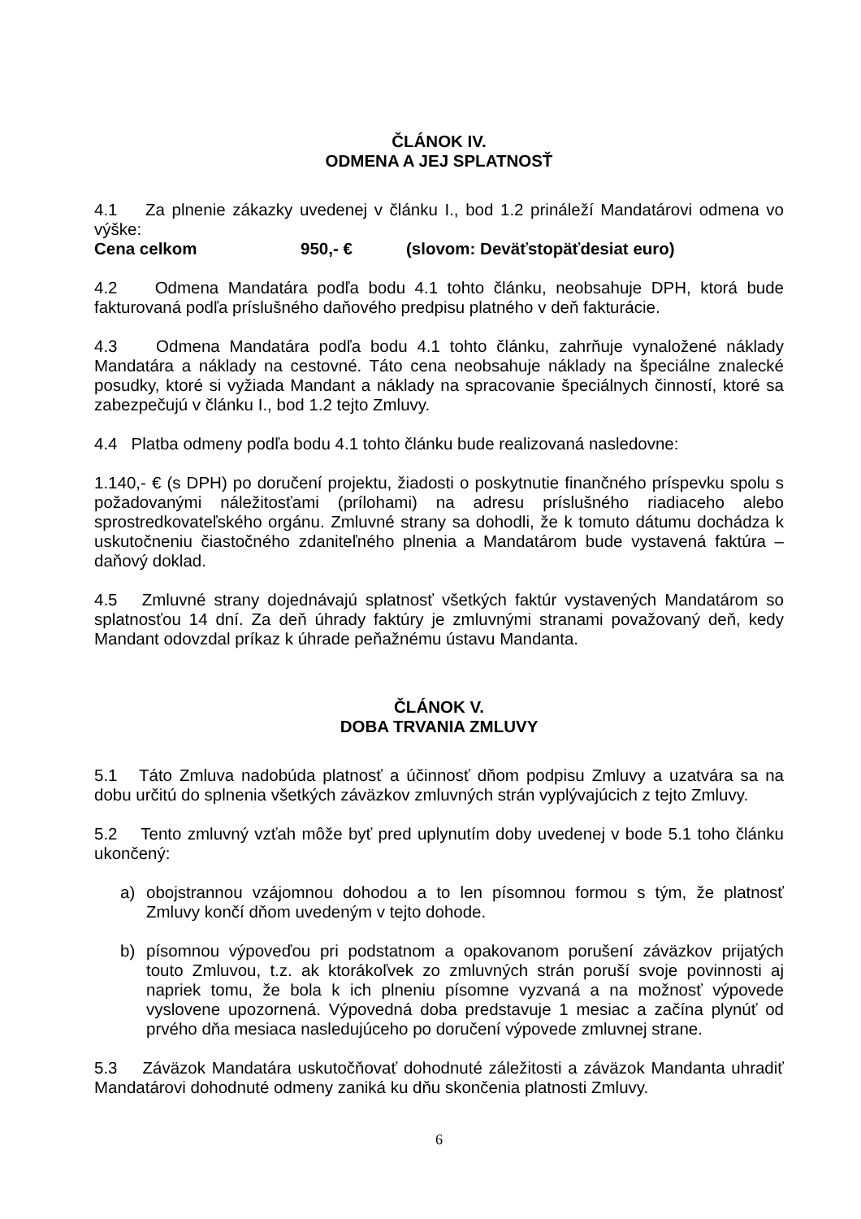ČLÁNOK IV.
ODMENA A JEJ SPLATNOSŤ
4.1 Za plnenie zákazky uvedenej v článku I., bod 1.2 prináleží Mandatárovi odmena vo výške:
Cena celkom 950,- € (slovom: Deväťstopäťdesiat euro)
4.2 Odmena Mandatára podľa bodu 4.1 tohto článku, neobsahuje DPH, ktorá bude fakturovaná podľa príslušného daňového predpisu platného v deň fakturácie.
4.3 Odmena Mandatára podľa bodu 4.1 tohto článku, zahrňuje vynaložené náklady Mandatára a náklady na cestovné. Táto cena neobsahuje náklady na špeciálne znalecké posudky, ktoré si vyžiada Mandant a náklady na spracovanie špeciálnych činností, ktoré sa zabezpečujú v článku I., bod 1.2 tejto Zmluvy.
4.4 Platba odmeny podľa bodu 4.1 tohto článku bude realizovaná nasledovne:
1.140,- € (s DPH) po doručení projektu, žiadosti o poskytnutie finančného príspevku spolu s požadovanými náležitosťami (prílohami) na adresu príslušného riadiaceho alebo sprostredkovateľského orgánu. Zmluvné strany sa dohodli, že k tomuto dátumu dochádza k uskutočneniu čiastočného zdaniteľného plnenia a Mandatárom bude vystavená faktúra – daňový doklad.
4.5 Zmluvné strany dojednávajú splatnosť všetkých faktúr vystavených Mandatárom so splatnosťou 14 dní. Za deň úhrady faktúry je zmluvnými stranami považovaný deň, kedy Mandant odovzdal príkaz k úhrade peňažnému ústavu Mandanta.
ČLÁNOK V.
DOBA TRVANIA ZMLUVY
5.1 Táto Zmluva nadobúda platnosť a účinnosť dňom podpisu Zmluvy a uzatvára sa na dobu určitú do splnenia všetkých záväzkov zmluvných strán vyplývajúcich z tejto Zmluvy.
5.2 Tento zmluvný vzťah môže byť pred uplynutím doby uvedenej v bode 5.1 toho článku ukončený:
a) obojstrannou vzájomnou dohodou a to len písomnou formou s tým, že platnosť Zmluvy končí dňom uvedeným v tejto dohode.
b) písomnou výpoveďou pri podstatnom a opakovanom porušení záväzkov prijatých touto Zmluvou, t.z. ak ktorákoľvek zo zmluvných strán poruší svoje povinnosti aj napriek tomu, že bola k ich plneniu písomne vyzvaná a na možnosť výpovede vyslovene upozornená. Výpovedná doba predstavuje 1 mesiac a začína plynúť od prvého dňa mesiaca nasledujúceho po doručení výpovede zmluvnej strane.
5.3 Záväzok Mandatára uskutočňovať dohodnuté záležitosti a záväzok Mandanta uhradiť Mandatárovi dohodnuté odmeny zaniká ku dňu skončenia platnosti Zmluvy.
6